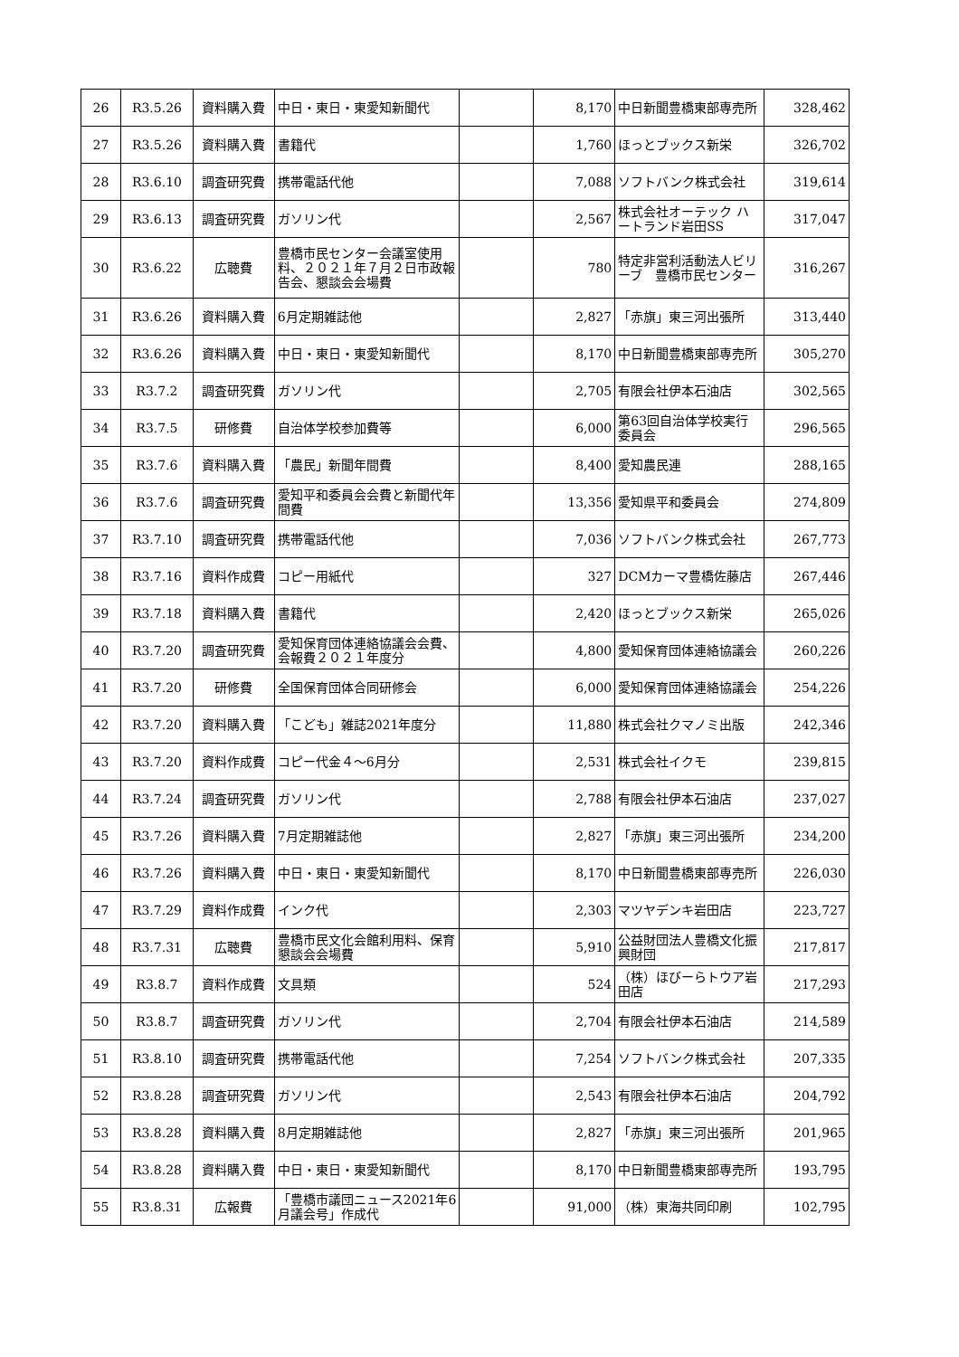| 26 | R3.5.26 | 資料購入費 | 中日・東日・東愛知新聞代 | | 8,170 | 中日新聞豊橋東部専売所 | 328,462 |
| 27 | R3.5.26 | 資料購入費 | 書籍代 | | 1,760 | ほっとブックス新栄 | 326,702 |
| 28 | R3.6.10 | 調査研究費 | 携帯電話代他 | | 7,088 | ソフトバンク株式会社 | 319,614 |
| 29 | R3.6.13 | 調査研究費 | ガソリン代 | | 2,567 | 株式会社オーテック ハートランド岩田SS | 317,047 |
| 30 | R3.6.22 | 広聴費 | 豊橋市民センター会議室使用料、２０２１年７月２日市政報告会、懇談会会場費 | | 780 | 特定非営利活動法人ビリーブ 豊橋市民センター | 316,267 |
| 31 | R3.6.26 | 資料購入費 | 6月定期雑誌他 | | 2,827 | 「赤旗」東三河出張所 | 313,440 |
| 32 | R3.6.26 | 資料購入費 | 中日・東日・東愛知新聞代 | | 8,170 | 中日新聞豊橋東部専売所 | 305,270 |
| 33 | R3.7.2 | 調査研究費 | ガソリン代 | | 2,705 | 有限会社伊本石油店 | 302,565 |
| 34 | R3.7.5 | 研修費 | 自治体学校参加費等 | | 6,000 | 第63回自治体学校実行委員会 | 296,565 |
| 35 | R3.7.6 | 資料購入費 | 「農民」新聞年間費 | | 8,400 | 愛知農民連 | 288,165 |
| 36 | R3.7.6 | 調査研究費 | 愛知平和委員会会費と新聞代年間費 | | 13,356 | 愛知県平和委員会 | 274,809 |
| 37 | R3.7.10 | 調査研究費 | 携帯電話代他 | | 7,036 | ソフトバンク株式会社 | 267,773 |
| 38 | R3.7.16 | 資料作成費 | コピー用紙代 | | 327 | DCMカーマ豊橋佐藤店 | 267,446 |
| 39 | R3.7.18 | 資料購入費 | 書籍代 | | 2,420 | ほっとブックス新栄 | 265,026 |
| 40 | R3.7.20 | 調査研究費 | 愛知保育団体連絡協議会会費、会報費２０２１年度分 | | 4,800 | 愛知保育団体連絡協議会 | 260,226 |
| 41 | R3.7.20 | 研修費 | 全国保育団体合同研修会 | | 6,000 | 愛知保育団体連絡協議会 | 254,226 |
| 42 | R3.7.20 | 資料購入費 | 「こども」雑誌2021年度分 | | 11,880 | 株式会社クマノミ出版 | 242,346 |
| 43 | R3.7.20 | 資料作成費 | コピー代金４～6月分 | | 2,531 | 株式会社イクモ | 239,815 |
| 44 | R3.7.24 | 調査研究費 | ガソリン代 | | 2,788 | 有限会社伊本石油店 | 237,027 |
| 45 | R3.7.26 | 資料購入費 | 7月定期雑誌他 | | 2,827 | 「赤旗」東三河出張所 | 234,200 |
| 46 | R3.7.26 | 資料購入費 | 中日・東日・東愛知新聞代 | | 8,170 | 中日新聞豊橋東部専売所 | 226,030 |
| 47 | R3.7.29 | 資料作成費 | インク代 | | 2,303 | マツヤデンキ岩田店 | 223,727 |
| 48 | R3.7.31 | 広聴費 | 豊橋市民文化会館利用料、保育懇談会会場費 | | 5,910 | 公益財団法人豊橋文化振興財団 | 217,817 |
| 49 | R3.8.7 | 資料作成費 | 文具類 | | 524 | （株）ほびーらトウア岩田店 | 217,293 |
| 50 | R3.8.7 | 調査研究費 | ガソリン代 | | 2,704 | 有限会社伊本石油店 | 214,589 |
| 51 | R3.8.10 | 調査研究費 | 携帯電話代他 | | 7,254 | ソフトバンク株式会社 | 207,335 |
| 52 | R3.8.28 | 調査研究費 | ガソリン代 | | 2,543 | 有限会社伊本石油店 | 204,792 |
| 53 | R3.8.28 | 資料購入費 | 8月定期雑誌他 | | 2,827 | 「赤旗」東三河出張所 | 201,965 |
| 54 | R3.8.28 | 資料購入費 | 中日・東日・東愛知新聞代 | | 8,170 | 中日新聞豊橋東部専売所 | 193,795 |
| 55 | R3.8.31 | 広報費 | 「豊橋市議団ニュース2021年6月議会号」作成代 | | 91,000 | （株）東海共同印刷 | 102,795 |